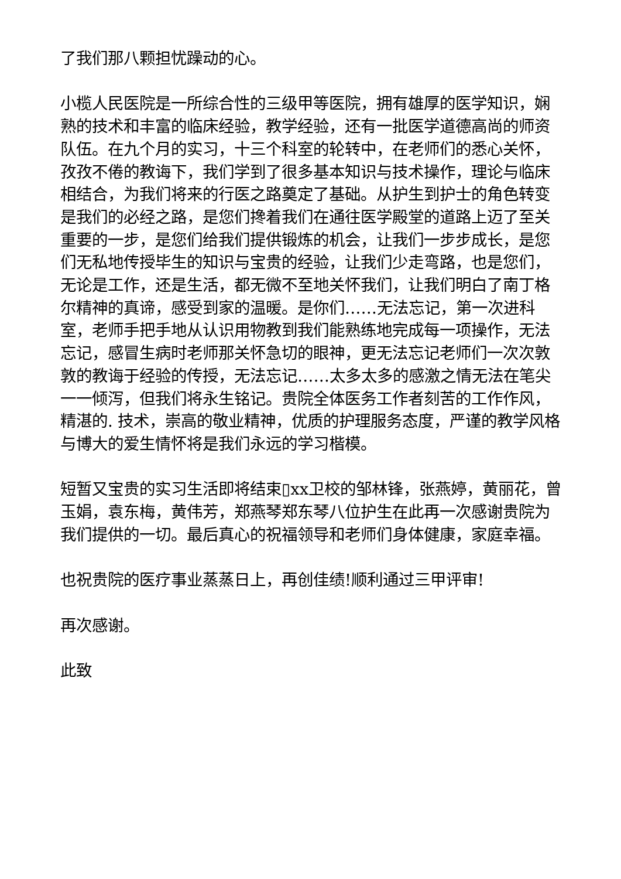了我们那八颗担忧躁动的心。
小榄人民医院是一所综合性的三级甲等医院，拥有雄厚的医学知识，娴熟的技术和丰富的临床经验，教学经验，还有一批医学道德高尚的师资队伍。在九个月的实习，十三个科室的轮转中，在老师们的悉心关怀，孜孜不倦的教诲下，我们学到了很多基本知识与技术操作，理论与临床相结合，为我们将来的行医之路奠定了基础。从护生到护士的角色转变是我们的必经之路，是您们搀着我们在通往医学殿堂的道路上迈了至关重要的一步，是您们给我们提供锻炼的机会，让我们一步步成长，是您们无私地传授毕生的知识与宝贵的经验，让我们少走弯路，也是您们，无论是工作，还是生活，都无微不至地关怀我们，让我们明白了南丁格尔精神的真谛，感受到家的温暖。是你们……无法忘记，第一次进科室，老师手把手地从认识用物教到我们能熟练地完成每一项操作，无法忘记，感冒生病时老师那关怀急切的眼神，更无法忘记老师们一次次敦敦的教诲于经验的传授，无法忘记……太多太多的感激之情无法在笔尖一一倾泻，但我们将永生铭记。贵院全体医务工作者刻苦的工作作风，精湛的. 技术，崇高的敬业精神，优质的护理服务态度，严谨的教学风格与博大的爱生情怀将是我们永远的学习楷模。
短暂又宝贵的实习生活即将结束▯xx卫校的邹林锋，张燕婷，黄丽花，曾玉娟，袁东梅，黄伟芳，郑燕琴郑东琴八位护生在此再一次感谢贵院为我们提供的一切。最后真心的祝福领导和老师们身体健康，家庭幸福。
也祝贵院的医疗事业蒸蒸日上，再创佳绩!顺利通过三甲评审!
再次感谢。
此致